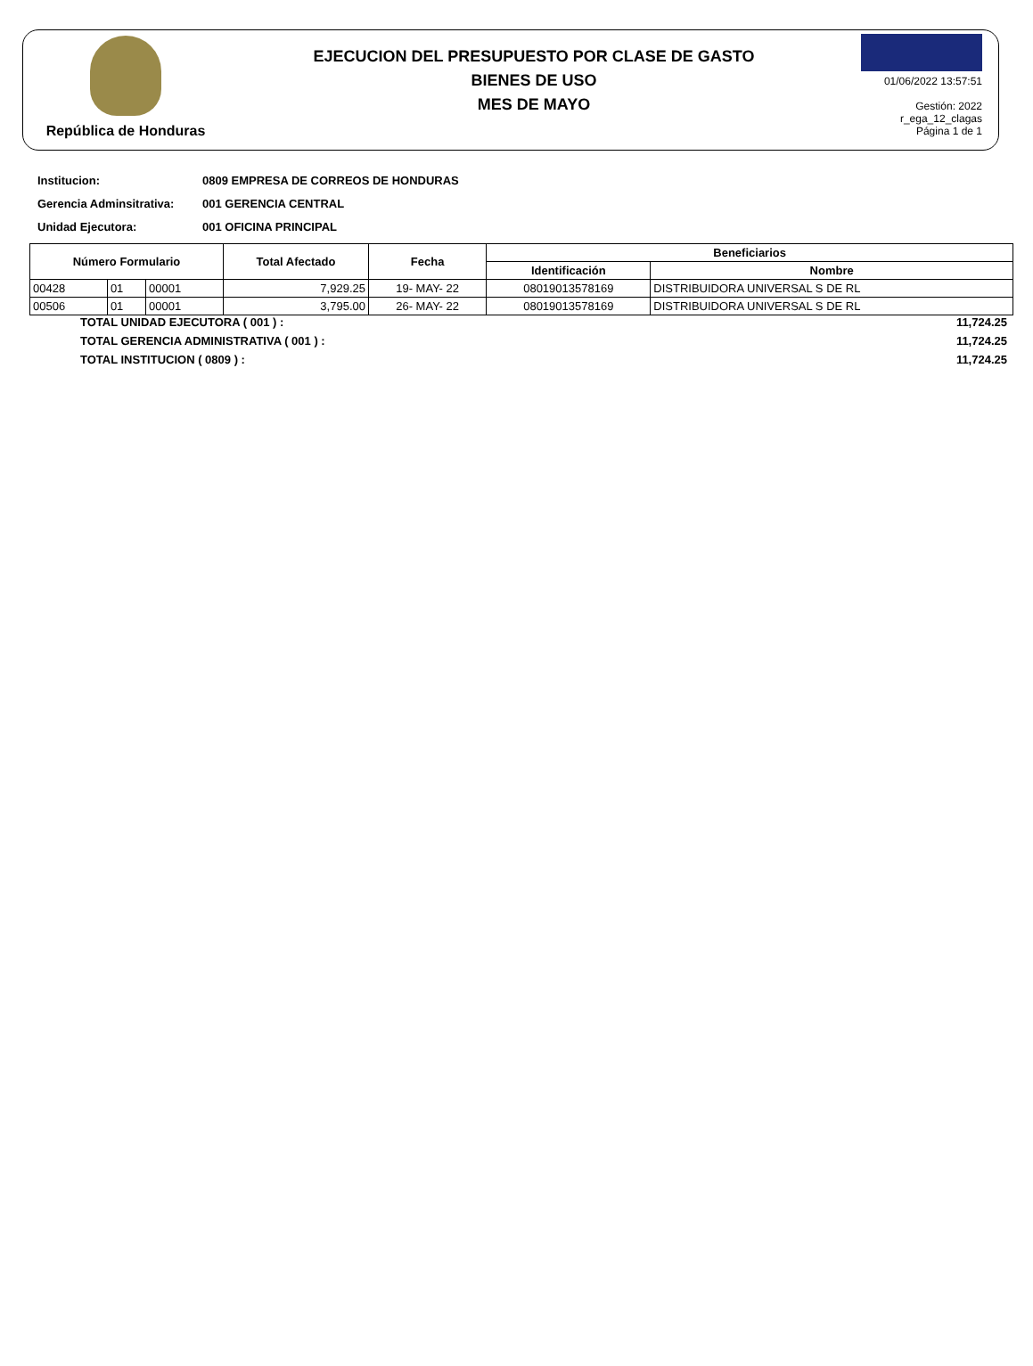República de Honduras
EJECUCION DEL PRESUPUESTO POR CLASE DE GASTO
BIENES DE USO
MES DE MAYO
01/06/2022 13:57:51
Gestión: 2022
r_ega_12_clagas
Página 1 de 1
Institucion: 0809 EMPRESA DE CORREOS DE HONDURAS
Gerencia Adminsitrativa: 001 GERENCIA CENTRAL
Unidad Ejecutora: 001 OFICINA PRINCIPAL
| Número Formulario | | | Total Afectado | Fecha | Beneficiarios | |
| --- | --- | --- | --- | --- | --- | --- |
| | | | | | Identificación | Nombre |
| 00428 | 01 | 00001 | 7,929.25 | 19- MAY- 22 | 08019013578169 | DISTRIBUIDORA UNIVERSAL S DE RL |
| 00506 | 01 | 00001 | 3,795.00 | 26- MAY- 22 | 08019013578169 | DISTRIBUIDORA UNIVERSAL S DE RL |
TOTAL UNIDAD EJECUTORA ( 001 ) : 11,724.25
TOTAL GERENCIA ADMINISTRATIVA ( 001 ) : 11,724.25
TOTAL INSTITUCION ( 0809 ) : 11,724.25